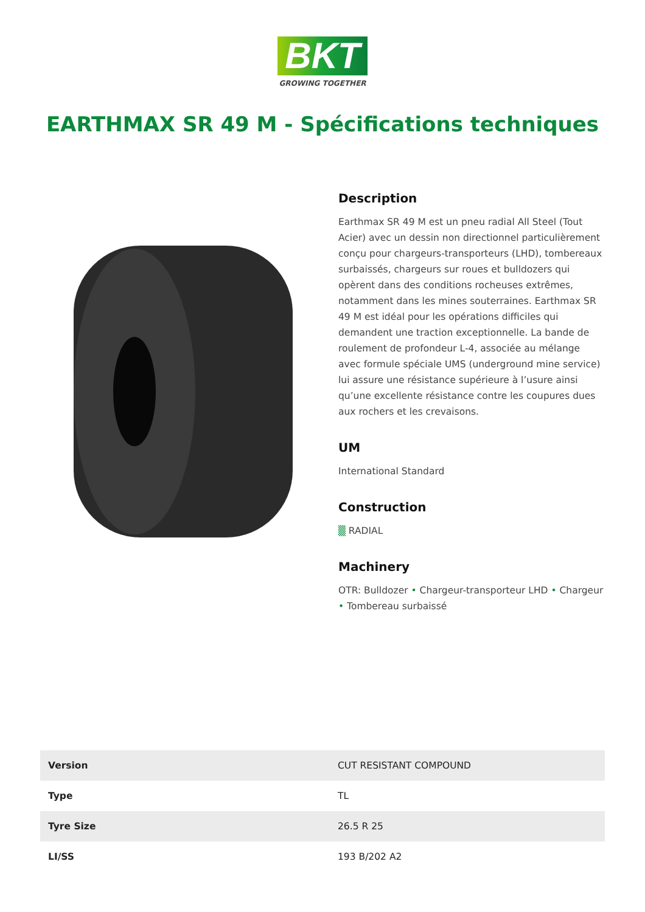BKT
GROWING TOGETHER
EARTHMAX SR 49 M - Spécifications techniques
Description
Earthmax SR 49 M est un pneu radial All Steel (Tout Acier) avec un dessin non directionnel particulièrement conçu pour chargeurs-transporteurs (LHD), tombereaux surbaissés, chargeurs sur roues et bulldozers qui opèrent dans des conditions rocheuses extrêmes, notamment dans les mines souterraines. Earthmax SR 49 M est idéal pour les opérations difficiles qui demandent une traction exceptionnelle. La bande de roulement de profondeur L-4, associée au mélange avec formule spéciale UMS (underground mine service) lui assure une résistance supérieure à l’usure ainsi qu’une excellente résistance contre les coupures dues aux rochers et les crevaisons.
UM
International Standard
Construction
▒ RADIAL
Machinery
OTR: Bulldozer • Chargeur-transporteur LHD • Chargeur • Tombereau surbaissé
| Version | CUT RESISTANT COMPOUND |
| Type | TL |
| Tyre Size | 26.5 R 25 |
| LI/SS | 193 B/202 A2 |